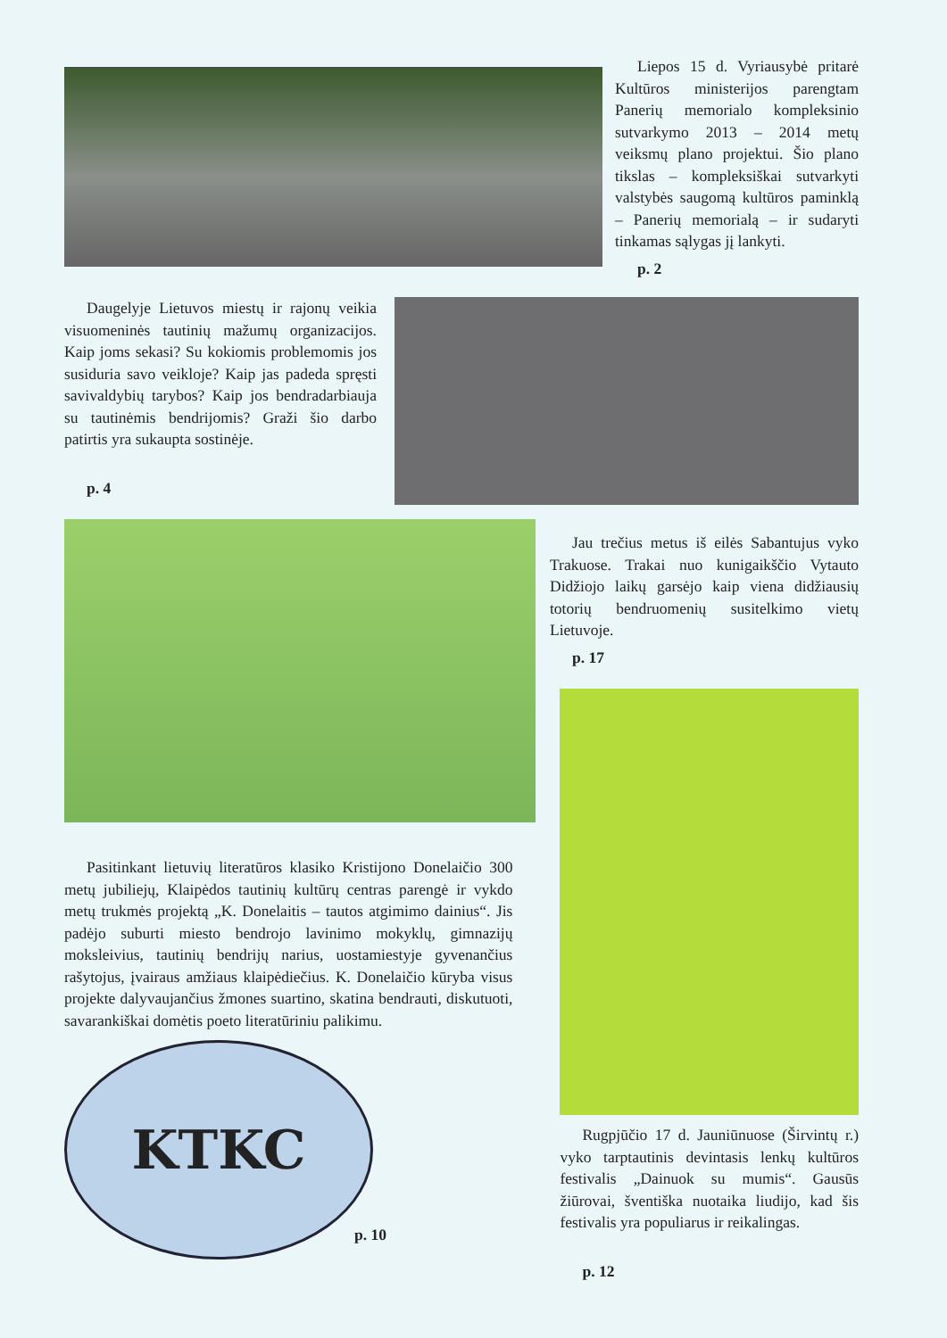Liepos 15 d. Vyriausybė pritarė Kultūros ministerijos parengtam Panerių memorialo kompleksinio sutvarkymo 2013 – 2014 metų veiksmų plano projektui. Šio plano tikslas – kompleksiškai sutvarkyti valstybės saugomą kultūros paminklą – Panerių memorialą – ir sudaryti tinkamas sąlygas jį lankyti.
p. 2
Daugelyje Lietuvos miestų ir rajonų veikia visuomeninės tautinių mažumų organizacijos. Kaip joms sekasi? Su kokiomis problemomis jos susiduria savo veikloje? Kaip jas padeda spręsti savivaldybių tarybos? Kaip jos bendradarbiauja su tautinėmis bendrijomis? Graži šio darbo patirtis yra sukaupta sostinėje.
p. 4
Jau trečius metus iš eilės Sabantujus vyko Trakuose. Trakai nuo kunigaikščio Vytauto Didžiojo laikų garsėjo kaip viena didžiausių totorių bendruomenių susitelkimo vietų Lietuvoje.
p. 17
Pasitinkant lietuvių literatūros klasiko Kristijono Donelaičio 300 metų jubiliejų, Klaipėdos tautinių kultūrų centras parengė ir vykdo metų trukmės projektą „K. Donelaitis – tautos atgimimo dainius“. Jis padėjo suburti miesto bendrojo lavinimo mokyklų, gimnazijų moksleivius, tautinių bendrijų narius, uostamiestyje gyvenančius rašytojus, įvairaus amžiaus klaipėdiečius. K. Donelaičio kūryba visus projekte dalyvaujančius žmones suartino, skatina bendrauti, diskutuoti, savarankiškai domėtis poeto literatūriniu palikimu.
KTKC
p. 10
Rugpjūčio 17 d. Jauniūnuose (Širvintų r.) vyko tarptautinis devintasis lenkų kultūros festivalis „Dainuok su mumis“. Gausūs žiūrovai, šventiška nuotaika liudijo, kad šis festivalis yra populiarus ir reikalingas.
p. 12